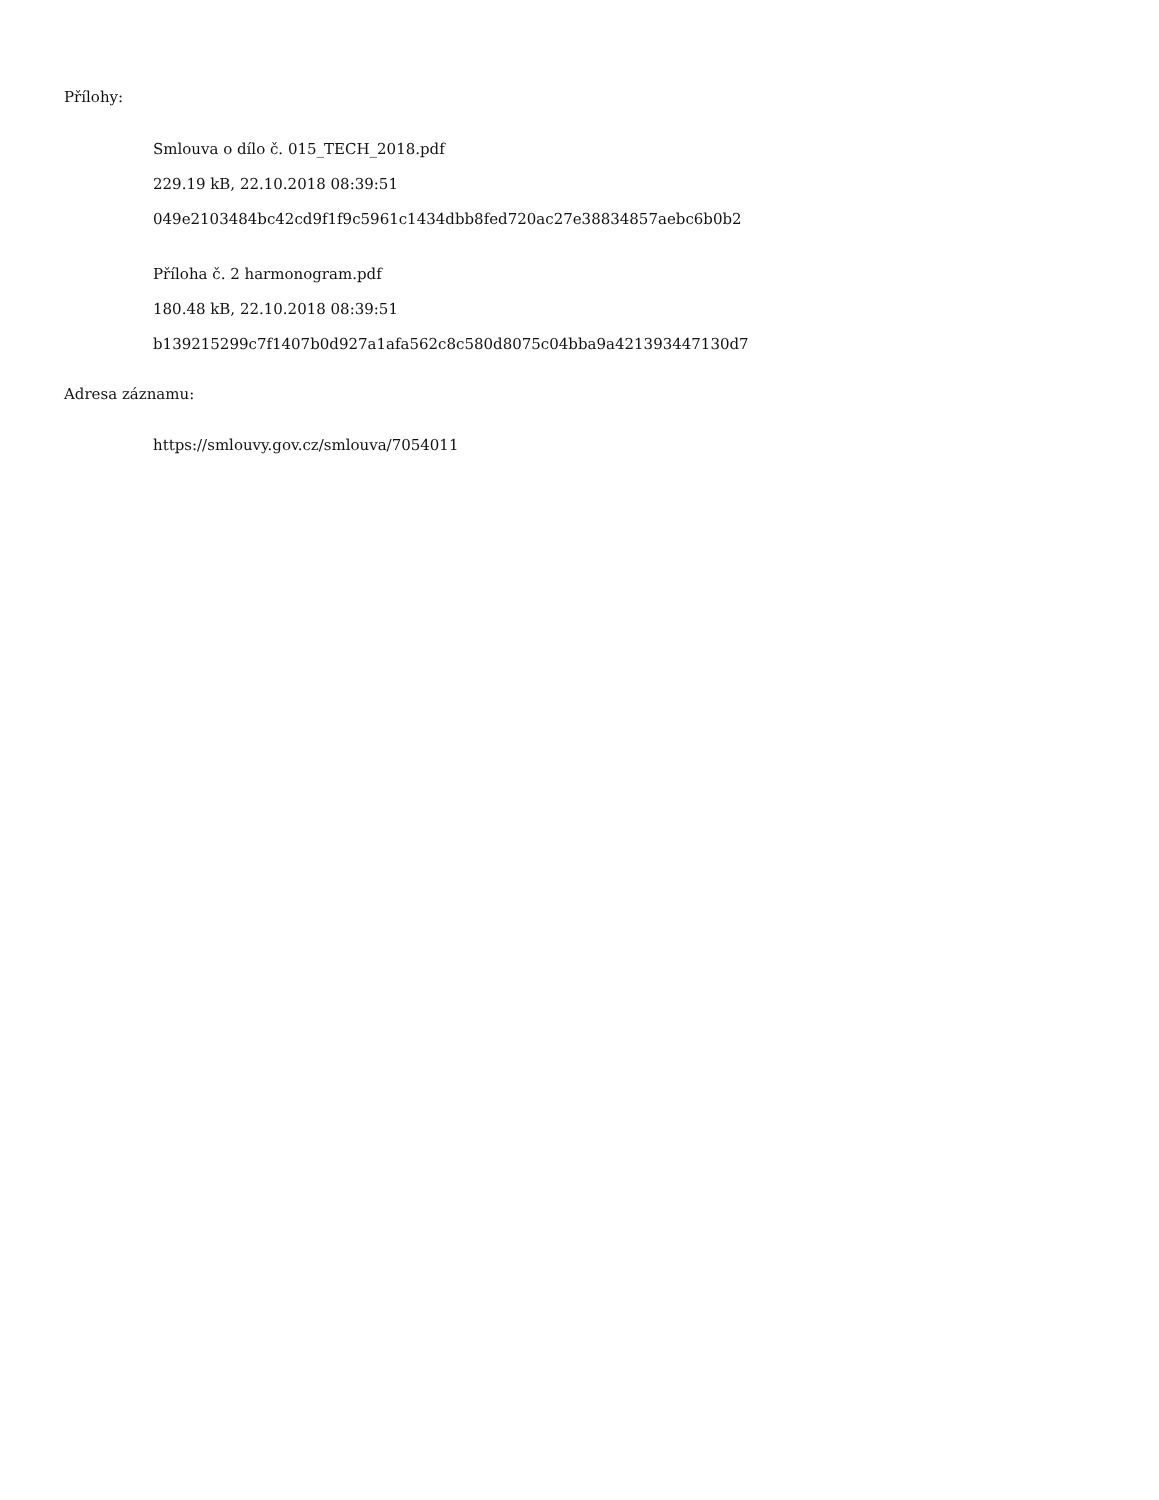Přílohy:
Smlouva o dílo č. 015_TECH_2018.pdf
229.19 kB, 22.10.2018 08:39:51
049e2103484bc42cd9f1f9c5961c1434dbb8fed720ac27e38834857aebc6b0b2
Příloha č. 2 harmonogram.pdf
180.48 kB, 22.10.2018 08:39:51
b139215299c7f1407b0d927a1afa562c8c580d8075c04bba9a421393447130d7
Adresa záznamu:
https://smlouvy.gov.cz/smlouva/7054011